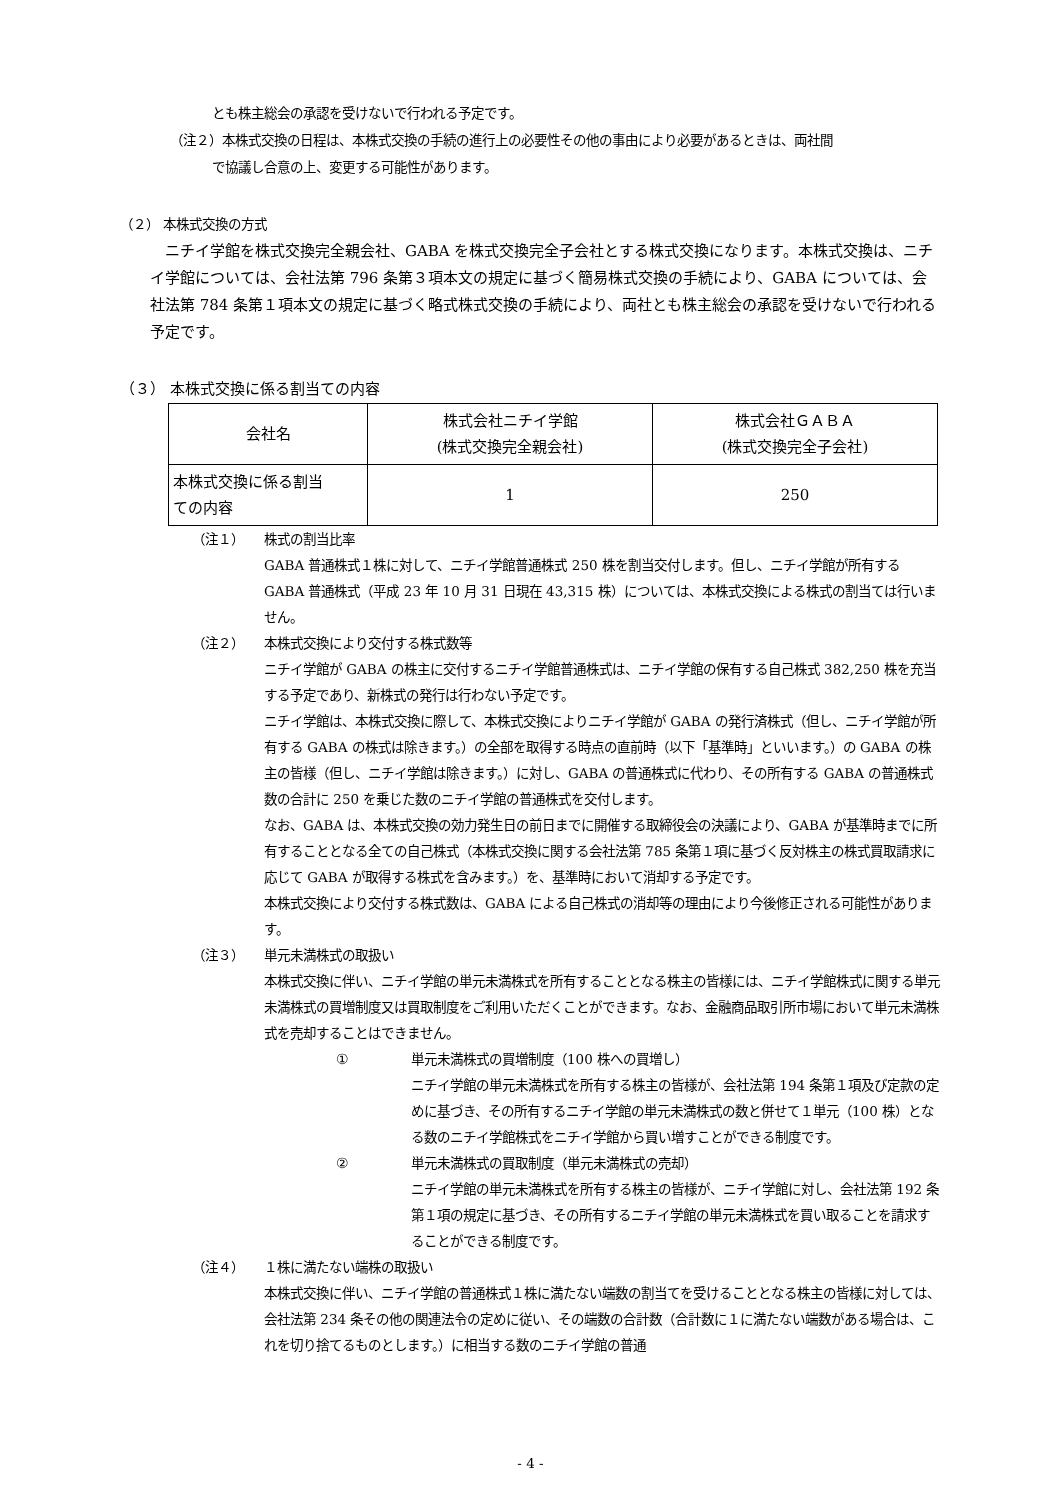とも株主総会の承認を受けないで行われる予定です。
（注２）本株式交換の日程は、本株式交換の手続の進行上の必要性その他の事由により必要があるときは、両社間
で協議し合意の上、変更する可能性があります。
（２） 本株式交換の方式
　ニチイ学館を株式交換完全親会社、GABA を株式交換完全子会社とする株式交換になります。本株式交換は、ニチイ学館については、会社法第 796 条第３項本文の規定に基づく簡易株式交換の手続により、GABA については、会社法第 784 条第１項本文の規定に基づく略式株式交換の手続により、両社とも株主総会の承認を受けないで行われる予定です。
（３） 本株式交換に係る割当ての内容
| 会社名 | 株式会社ニチイ学館 (株式交換完全親会社) | 株式会社ＧＡＢＡ (株式交換完全子会社) |
| 本株式交換に係る割当 ての内容 | 1 | 250 |
（注１） 株式の割当比率
GABA 普通株式１株に対して、ニチイ学館普通株式 250 株を割当交付します。但し、ニチイ学館が所有する GABA 普通株式（平成 23 年 10 月 31 日現在 43,315 株）については、本株式交換による株式の割当ては行いません。
（注２） 本株式交換により交付する株式数等
ニチイ学館が GABA の株主に交付するニチイ学館普通株式は、ニチイ学館の保有する自己株式 382,250 株を充当する予定であり、新株式の発行は行わない予定です。
ニチイ学館は、本株式交換に際して、本株式交換によりニチイ学館が GABA の発行済株式（但し、ニチイ学館が所有する GABA の株式は除きます。）の全部を取得する時点の直前時（以下「基準時」といいます。）の GABA の株主の皆様（但し、ニチイ学館は除きます。）に対し、GABA の普通株式に代わり、その所有する GABA の普通株式数の合計に 250 を乗じた数のニチイ学館の普通株式を交付します。
なお、GABA は、本株式交換の効力発生日の前日までに開催する取締役会の決議により、GABA が基準時までに所有することとなる全ての自己株式（本株式交換に関する会社法第 785 条第１項に基づく反対株主の株式買取請求に応じて GABA が取得する株式を含みます。）を、基準時において消却する予定です。
本株式交換により交付する株式数は、GABA による自己株式の消却等の理由により今後修正される可能性があります。
（注３） 単元未満株式の取扱い
本株式交換に伴い、ニチイ学館の単元未満株式を所有することとなる株主の皆様には、ニチイ学館株式に関する単元未満株式の買増制度又は買取制度をご利用いただくことができます。なお、金融商品取引所市場において単元未満株式を売却することはできません。
① 単元未満株式の買増制度（100 株への買増し）
ニチイ学館の単元未満株式を所有する株主の皆様が、会社法第 194 条第１項及び定款の定めに基づき、その所有するニチイ学館の単元未満株式の数と併せて１単元（100 株）となる数のニチイ学館株式をニチイ学館から買い増すことができる制度です。
② 単元未満株式の買取制度（単元未満株式の売却）
ニチイ学館の単元未満株式を所有する株主の皆様が、ニチイ学館に対し、会社法第 192 条第１項の規定に基づき、その所有するニチイ学館の単元未満株式を買い取ることを請求することができる制度です。
（注４） １株に満たない端株の取扱い
本株式交換に伴い、ニチイ学館の普通株式１株に満たない端数の割当てを受けることとなる株主の皆様に対しては、会社法第 234 条その他の関連法令の定めに従い、その端数の合計数（合計数に１に満たない端数がある場合は、これを切り捨てるものとします。）に相当する数のニチイ学館の普通
- 4 -